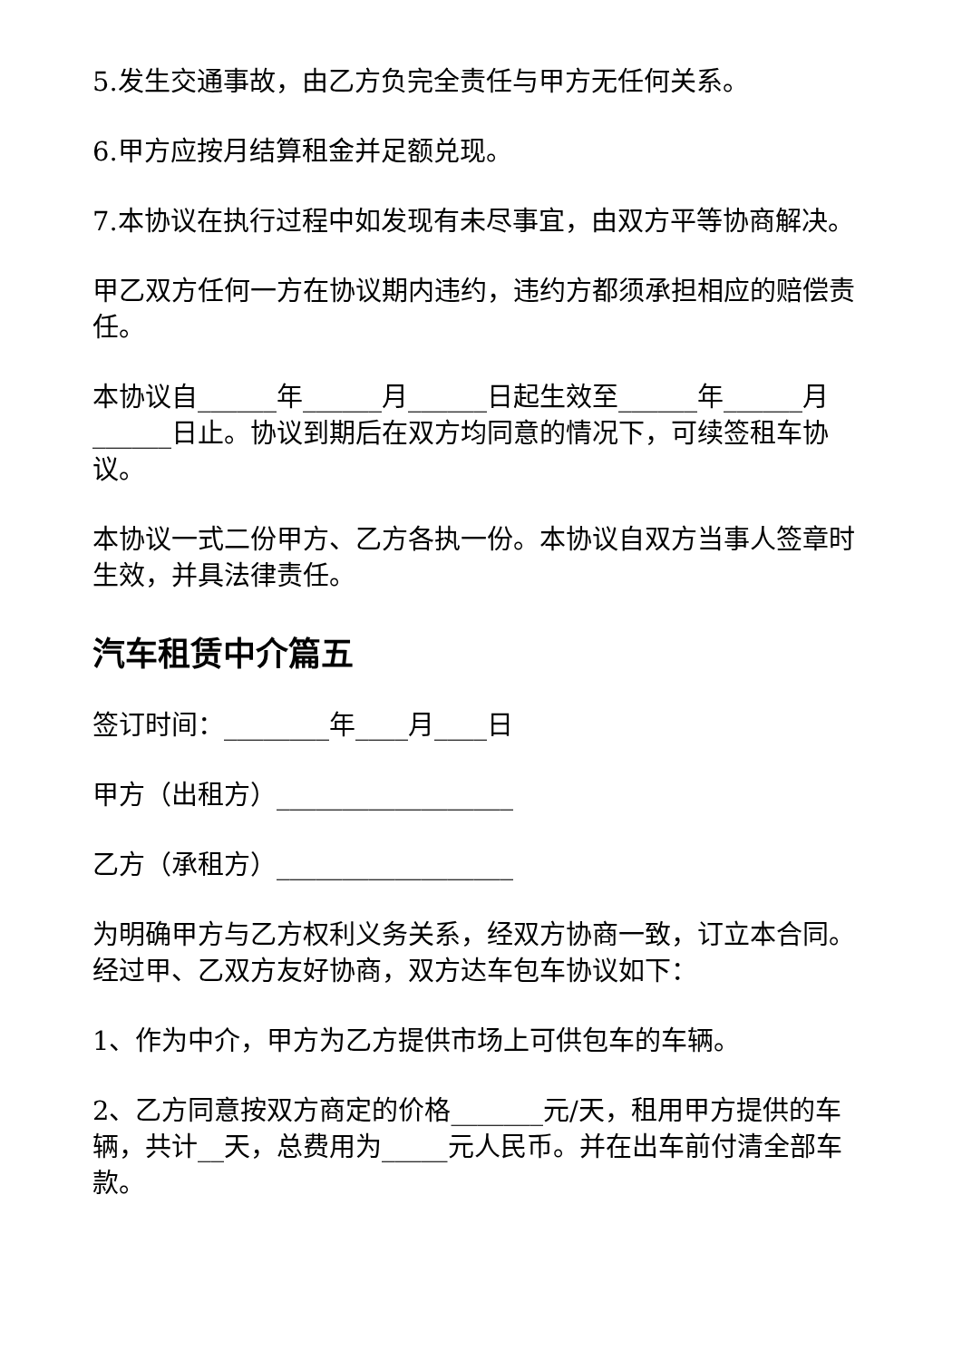5.发生交通事故，由乙方负完全责任与甲方无任何关系。
6.甲方应按月结算租金并足额兑现。
7.本协议在执行过程中如发现有未尽事宜，由双方平等协商解决。
甲乙双方任何一方在协议期内违约，违约方都须承担相应的赔偿责任。
本协议自______年______月______日起生效至______年______月______日止。协议到期后在双方均同意的情况下，可续签租车协议。
本协议一式二份甲方、乙方各执一份。本协议自双方当事人签章时生效，并具法律责任。
汽车租赁中介篇五
签订时间：________年____月____日
甲方（出租方）__________________
乙方（承租方）__________________
为明确甲方与乙方权利义务关系，经双方协商一致，订立本合同。经过甲、乙双方友好协商，双方达车包车协议如下：
1、作为中介，甲方为乙方提供市场上可供包车的车辆。
2、乙方同意按双方商定的价格_______元/天，租用甲方提供的车辆，共计__天，总费用为_____元人民币。并在出车前付清全部车款。